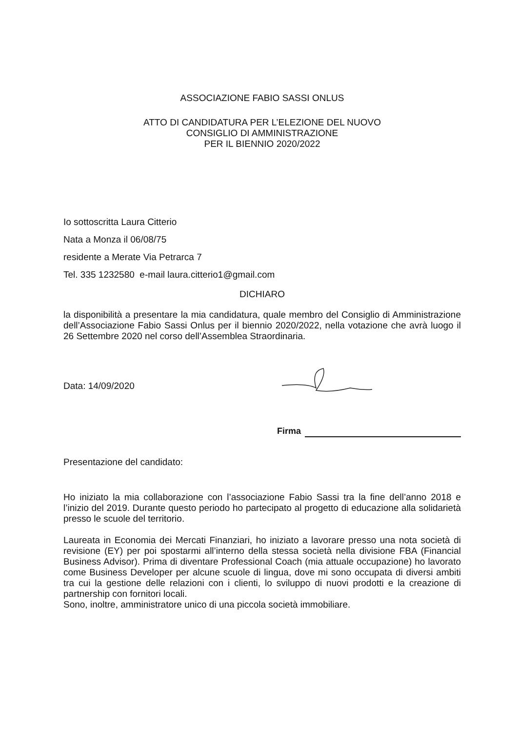ASSOCIAZIONE FABIO SASSI ONLUS
ATTO DI CANDIDATURA PER L’ELEZIONE DEL NUOVO
CONSIGLIO DI AMMINISTRAZIONE
PER IL BIENNIO 2020/2022
Io sottoscritta Laura Citterio
Nata a Monza il 06/08/75
residente a Merate Via Petrarca 7
Tel. 335 1232580 e-mail laura.citterio1@gmail.com
DICHIARO
la disponibilità a presentare la mia candidatura, quale membro del Consiglio di Amministrazione dell’Associazione Fabio Sassi Onlus per il biennio 2020/2022, nella votazione che avrà luogo il 26 Settembre 2020 nel corso dell’Assemblea Straordinaria.
Data: 14/09/2020
Firma
Presentazione del candidato:
Ho iniziato la mia collaborazione con l’associazione Fabio Sassi tra la fine dell’anno 2018 e l’inizio del 2019. Durante questo periodo ho partecipato al progetto di educazione alla solidarietà presso le scuole del territorio.
Laureata in Economia dei Mercati Finanziari, ho iniziato a lavorare presso una nota società di revisione (EY) per poi spostarmi all’interno della stessa società nella divisione FBA (Financial Business Advisor). Prima di diventare Professional Coach (mia attuale occupazione) ho lavorato come Business Developer per alcune scuole di lingua, dove mi sono occupata di diversi ambiti tra cui la gestione delle relazioni con i clienti, lo sviluppo di nuovi prodotti e la creazione di partnership con fornitori locali.
Sono, inoltre, amministratore unico di una piccola società immobiliare.